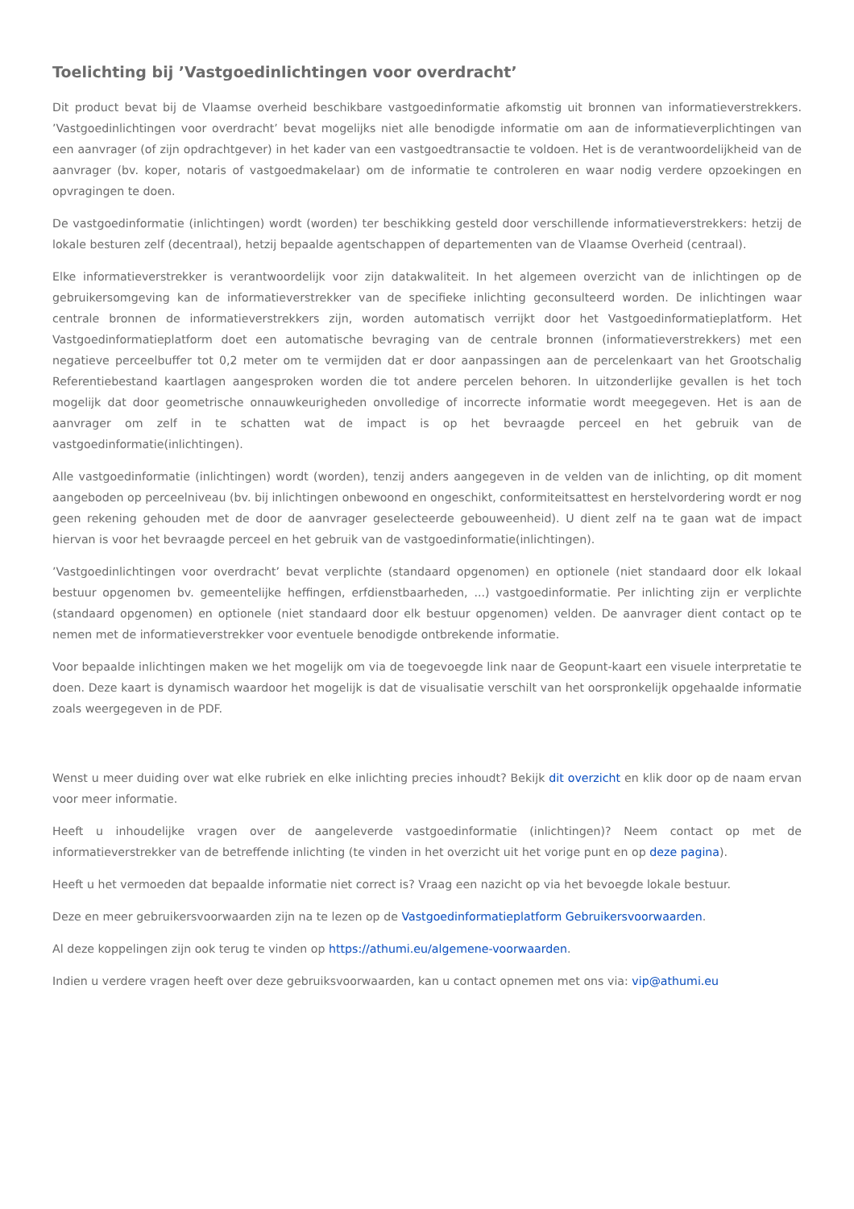Toelichting bij ’Vastgoedinlichtingen voor overdracht’
Dit product bevat bij de Vlaamse overheid beschikbare vastgoedinformatie afkomstig uit bronnen van informatieverstrekkers. ’Vastgoedinlichtingen voor overdracht’ bevat mogelijks niet alle benodigde informatie om aan de informatieverplichtingen van een aanvrager (of zijn opdrachtgever) in het kader van een vastgoedtransactie te voldoen. Het is de verantwoordelijkheid van de aanvrager (bv. koper, notaris of vastgoedmakelaar) om de informatie te controleren en waar nodig verdere opzoekingen en opvragingen te doen.
De vastgoedinformatie (inlichtingen) wordt (worden) ter beschikking gesteld door verschillende informatieverstrekkers: hetzij de lokale besturen zelf (decentraal), hetzij bepaalde agentschappen of departementen van de Vlaamse Overheid (centraal).
Elke informatieverstrekker is verantwoordelijk voor zijn datakwaliteit. In het algemeen overzicht van de inlichtingen op de gebruikersomgeving kan de informatieverstrekker van de specifieke inlichting geconsulteerd worden. De inlichtingen waar centrale bronnen de informatieverstrekkers zijn, worden automatisch verrijkt door het Vastgoedinformatieplatform. Het Vastgoedinformatieplatform doet een automatische bevraging van de centrale bronnen (informatieverstrekkers) met een negatieve perceelbuffer tot 0,2 meter om te vermijden dat er door aanpassingen aan de percelenkaart van het Grootschalig Referentiebestand kaartlagen aangesproken worden die tot andere percelen behoren. In uitzonderlijke gevallen is het toch mogelijk dat door geometrische onnauwkeurigheden onvolledige of incorrecte informatie wordt meegegeven. Het is aan de aanvrager om zelf in te schatten wat de impact is op het bevraagde perceel en het gebruik van de vastgoedinformatie(inlichtingen).
Alle vastgoedinformatie (inlichtingen) wordt (worden), tenzij anders aangegeven in de velden van de inlichting, op dit moment aangeboden op perceelniveau (bv. bij inlichtingen onbewoond en ongeschikt, conformiteitsattest en herstelvordering wordt er nog geen rekening gehouden met de door de aanvrager geselecteerde gebouweenheid). U dient zelf na te gaan wat de impact hiervan is voor het bevraagde perceel en het gebruik van de vastgoedinformatie(inlichtingen).
’Vastgoedinlichtingen voor overdracht’ bevat verplichte (standaard opgenomen) en optionele (niet standaard door elk lokaal bestuur opgenomen bv. gemeentelijke heffingen, erfdienstbaarheden, ...) vastgoedinformatie. Per inlichting zijn er verplichte (standaard opgenomen) en optionele (niet standaard door elk bestuur opgenomen) velden. De aanvrager dient contact op te nemen met de informatieverstrekker voor eventuele benodigde ontbrekende informatie.
Voor bepaalde inlichtingen maken we het mogelijk om via de toegevoegde link naar de Geopunt-kaart een visuele interpretatie te doen. Deze kaart is dynamisch waardoor het mogelijk is dat de visualisatie verschilt van het oorspronkelijk opgehaalde informatie zoals weergegeven in de PDF.
Wenst u meer duiding over wat elke rubriek en elke inlichting precies inhoudt? Bekijk dit overzicht en klik door op de naam ervan voor meer informatie.
Heeft u inhoudelijke vragen over de aangeleverde vastgoedinformatie (inlichtingen)? Neem contact op met de informatieverstrekker van de betreffende inlichting (te vinden in het overzicht uit het vorige punt en op deze pagina).
Heeft u het vermoeden dat bepaalde informatie niet correct is? Vraag een nazicht op via het bevoegde lokale bestuur.
Deze en meer gebruikersvoorwaarden zijn na te lezen op de Vastgoedinformatieplatform Gebruikersvoorwaarden.
Al deze koppelingen zijn ook terug te vinden op https://athumi.eu/algemene-voorwaarden.
Indien u verdere vragen heeft over deze gebruiksvoorwaarden, kan u contact opnemen met ons via: vip@athumi.eu